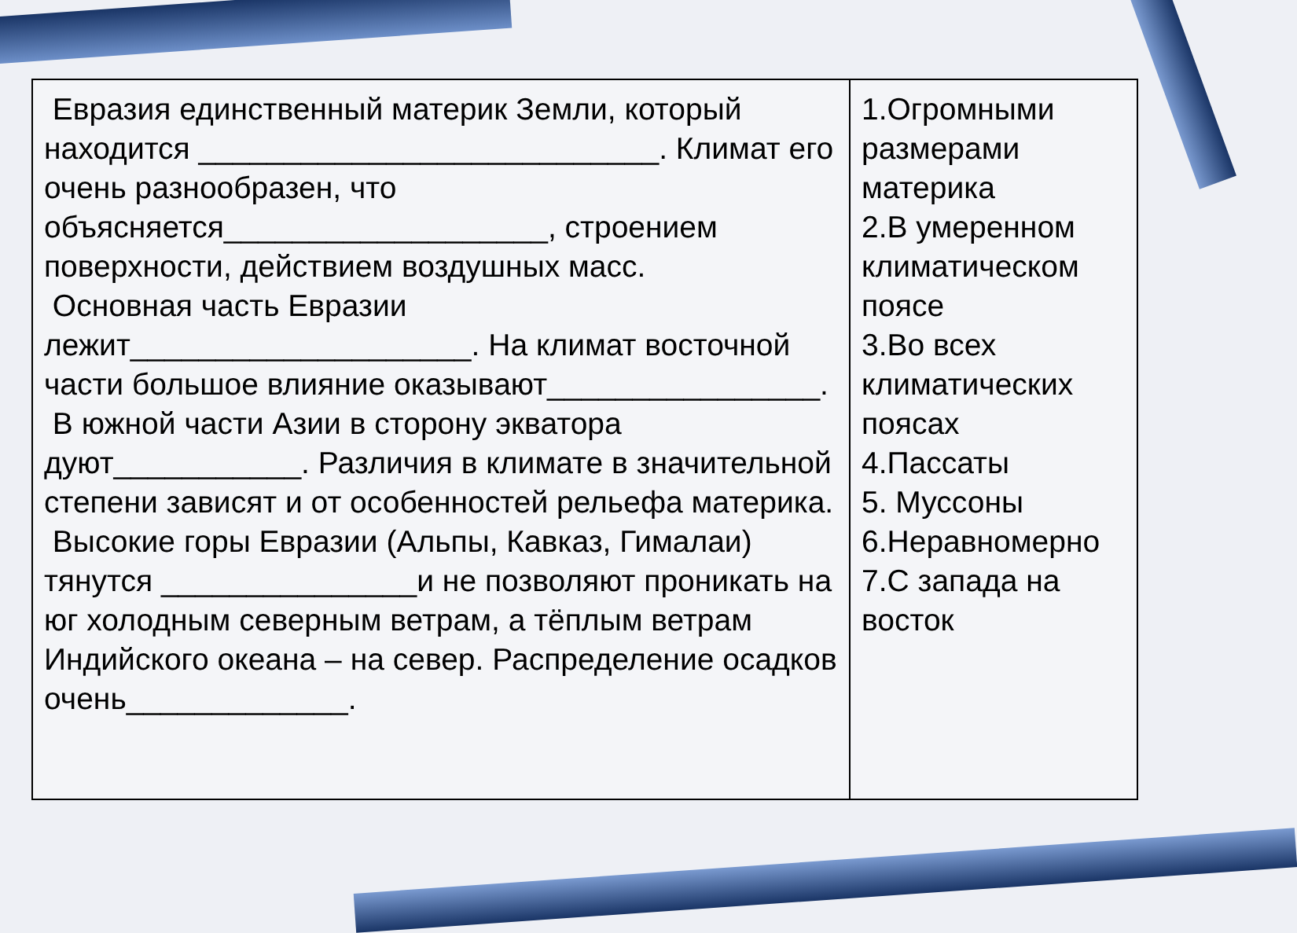| Евразия единственный материк Земли, который находится ___________________________. Климат его очень разнообразен, что объясняется___________________, строением поверхности, действием воздушных масс. Основная часть Евразии лежит____________________. На климат восточной части большое влияние оказывают________________. В южной части Азии в сторону экватора дуют___________. Различия в климате в значительной степени зависят и от особенностей рельефа материка. Высокие горы Евразии (Альпы, Кавказ, Гималаи) тянутся _______________и не позволяют проникать на юг холодным северным ветрам, а тёплым ветрам Индийского океана – на север. Распределение осадков очень_____________. | 1.Огромными размерами материка 2.В умеренном климатическом поясе 3.Во всех климатических поясах 4.Пассаты 5. Муссоны 6.Неравномерно 7.С запада на восток |